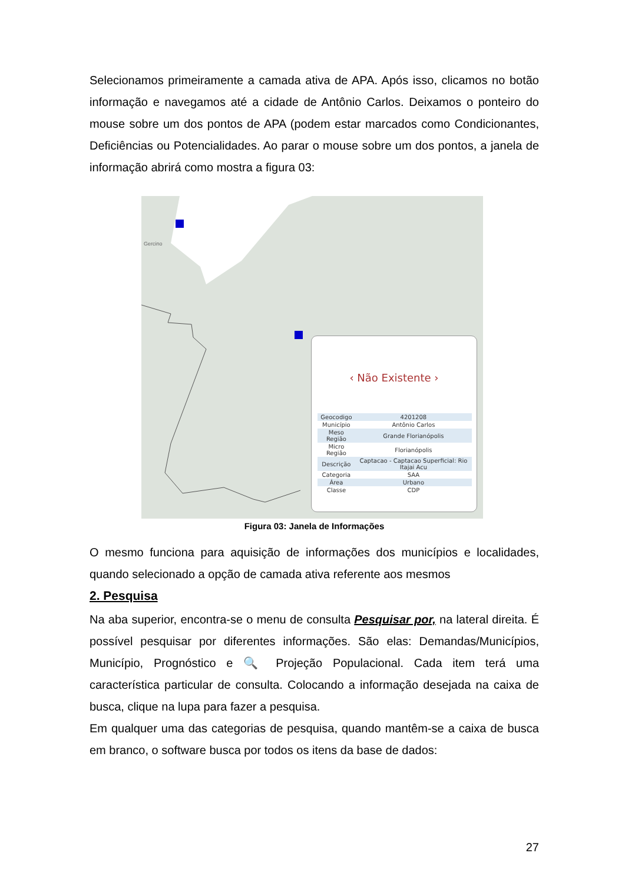Selecionamos primeiramente a camada ativa de APA. Após isso, clicamos no botão informação e navegamos até a cidade de Antônio Carlos. Deixamos o ponteiro do mouse sobre um dos pontos de APA (podem estar marcados como Condicionantes, Deficiências ou Potencialidades. Ao parar o mouse sobre um dos pontos, a janela de informação abrirá como mostra a figura 03:
Gercino
‹ Não Existente ›
| Geocodigo | 4201208 |
| Município | Antônio Carlos |
| Meso Região | Grande Florianópolis |
| Micro Região | Florianópolis |
| Descrição | Captacao - Captacao Superficial: Rio Itajai Acu |
| Categoria | SAA |
| Área | Urbano |
| Classe | CDP |
Figura 03: Janela de Informações
O mesmo funciona para aquisição de informações dos municípios e localidades, quando selecionado a opção de camada ativa referente aos mesmos
2. Pesquisa
Na aba superior, encontra-se o menu de consulta Pesquisar por, na lateral direita. É possível pesquisar por diferentes informações. São elas: Demandas/Municípios, Município, Prognóstico e 🔍 Projeção Populacional. Cada item terá uma característica particular de consulta. Colocando a informação desejada na caixa de busca, clique na lupa para fazer a pesquisa.
Em qualquer uma das categorias de pesquisa, quando mantêm-se a caixa de busca em branco, o software busca por todos os itens da base de dados:
27